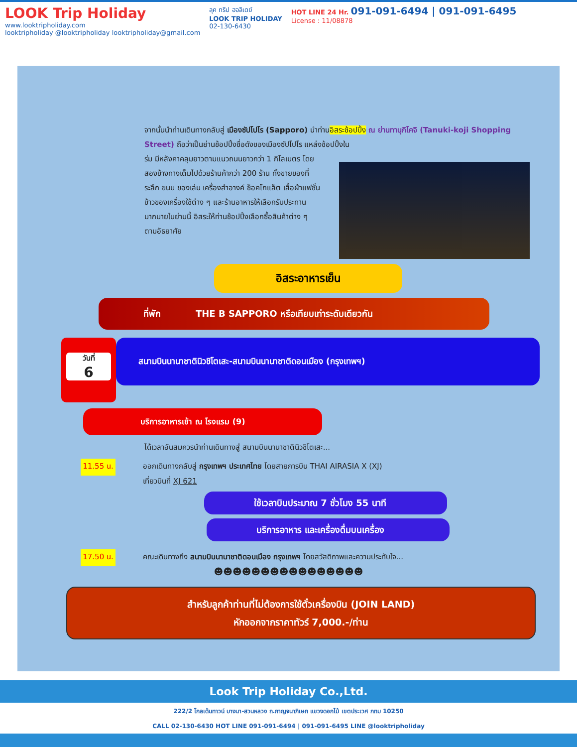LOOK Trip Holiday
www.looktripholiday.com
looktripholiday @looktripholiday looktripholiday@gmail.com
ลุค ทริป ฮอลิเดย์
LOOK TRIP HOLIDAY
02-130-6430
HOT LINE 24 Hr. 091-091-6494 | 091-091-6495
License : 11/08878
จากนั้นนำท่านเดินทางกลับสู่ เมืองซัปโปโร (Sapporo) นำท่านอิสระช้อปปิ้ง ณ ย่านทานุกิโคจิ (Tanuki-koji Shopping Street) ถือว่าเป็นย่านช้อปปิ้งชื่อดังของเมืองซัปโปโร แหล่งช้อปปิ้งใน
ร่ม มีหลังคาคลุมยาวตามแนวถนนยาวกว่า 1 กิโลเมตร โดยสองข้างทางเต็มไปด้วยร้านค้ากว่า 200 ร้าน ทั้งขายของที่ระลึก ขนม ของเล่น เครื่องสำอางค์ ช็อคโกแล็ต เสื้อผ้าแฟชั่น ข้าวของเครื่องใช้ต่าง ๆ และร้านอาหารให้เลือกรับประทานมากมายในย่านนี้ อิสระให้ท่านช้อปปิ้งเลือกซื้อสินค้าต่าง ๆ ตามอัธยาศัย
อิสระอาหารเย็น
ที่พัก THE B SAPPORO หรือเทียบเท่าระดับเดียวกัน
วันที่
6
สนามบินนานาชาตินิวชิโตเสะ-สนามบินนานาชาติดอนเมือง (กรุงเทพฯ)
บริการอาหารเช้า ณ โรงแรม (9)
ได้เวลาอันสมควรนำท่านเดินทางสู่ สนามบินนานาชาตินิวชิโตเสะ...
11.55 น.
ออกเดินทางกลับสู่ กรุงเทพฯ ประเทศไทย โดยสายการบิน THAI AIRASIA X (XJ)
เที่ยวบินที่ XJ 621
ใช้เวลาบินประมาณ 7 ชั่วโมง 55 นาที
บริการอาหาร และเครื่องดื่มบนเครื่อง
17.50 น.
คณะเดินทางถึง สนามบินนานาชาติดอนเมือง กรุงเทพฯ โดยสวัสดิภาพและความประทับใจ...
☻☻☻☻☻☻☻☻☻☻☻☻☻☻☻☻
สำหรับลูกค้าท่านที่ไม่ต้องการใช้ตั๋วเครื่องบิน (JOIN LAND)
หักออกจากราคาทัวร์ 7,000.-/ท่าน
Look Trip Holiday Co.,Ltd.
222/2 โกลเด้นทาวน์ บางนา-สวนหลวง ถ.กาญจนาภิเษก แขวงดอกไม้ เขตประเวศ กทม 10250
CALL 02-130-6430 HOT LINE 091-091-6494 | 091-091-6495 LINE @looktripholiday